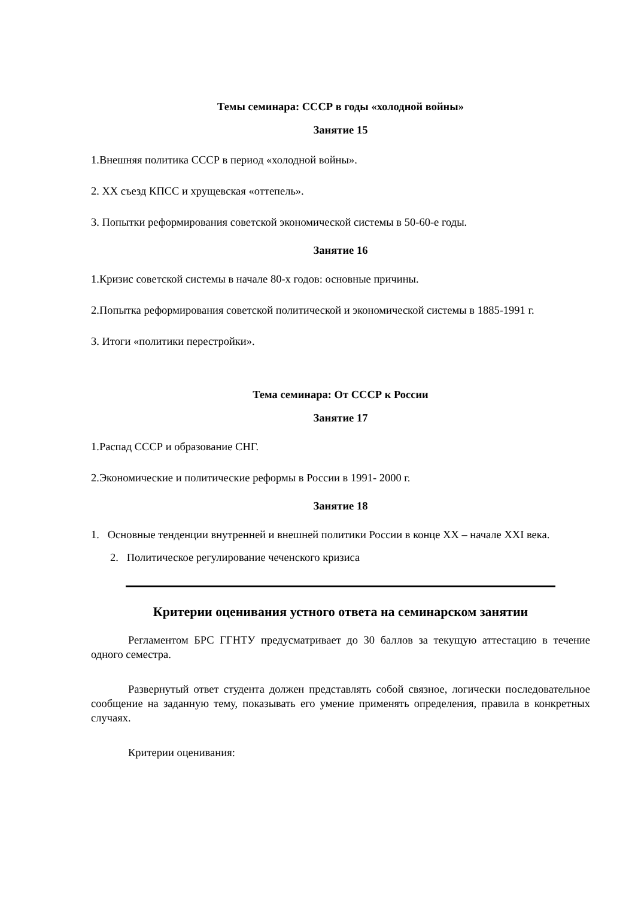Темы семинара: СССР в годы «холодной войны»
Занятие 15
1.Внешняя политика СССР в период «холодной войны».
2. XX съезд КПСС и хрущевская «оттепель».
3. Попытки реформирования советской экономической системы в 50-60-е годы.
Занятие 16
1.Кризис советской системы в начале 80-х годов: основные причины.
2.Попытка реформирования советской политической и экономической системы в 1885-1991 г.
3. Итоги «политики перестройки».
Тема семинара: От СССР к России
Занятие 17
1.Распад СССР и образование СНГ.
2.Экономические и политические реформы в России в 1991- 2000 г.
Занятие 18
1. Основные тенденции внутренней и внешней политики России в конце XX – начале XXI века.
2. Политическое регулирование чеченского кризиса
Критерии оценивания устного ответа на семинарском занятии
Регламентом БРС ГГНТУ предусматривает до 30 баллов за текущую аттестацию в течение одного семестра.
Развернутый ответ студента должен представлять собой связное, логически последовательное сообщение на заданную тему, показывать его умение применять определения, правила в конкретных случаях.
Критерии оценивания: